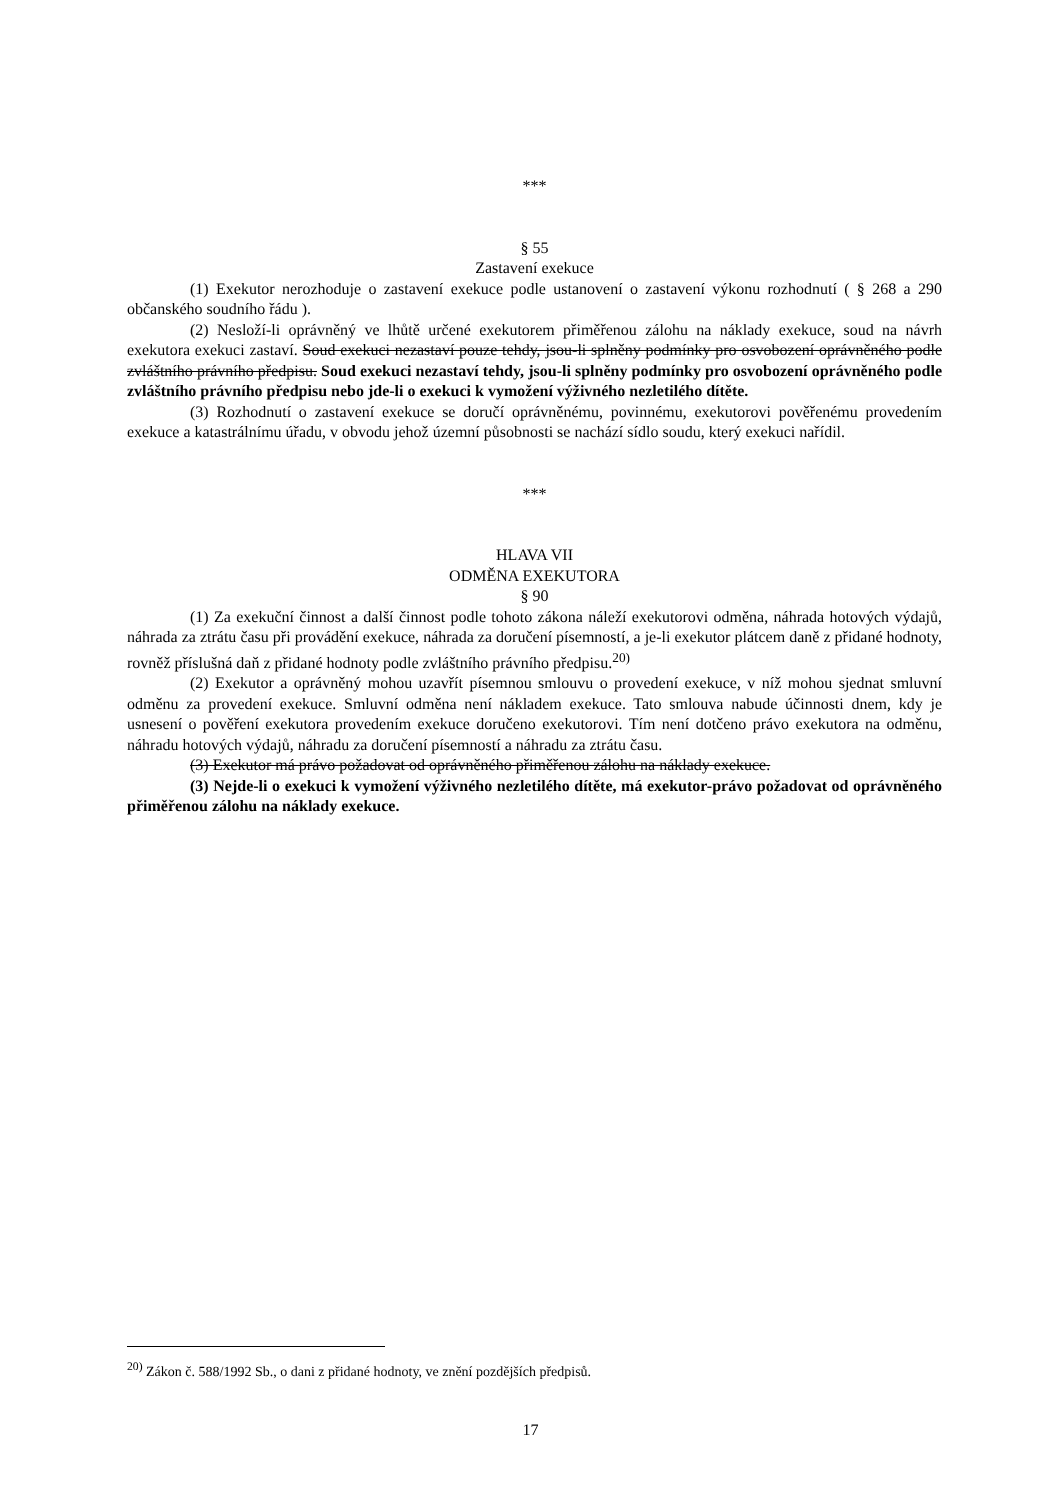***
§ 55
Zastavení exekuce
(1) Exekutor nerozhoduje o zastavení exekuce podle ustanovení o zastavení výkonu rozhodnutí ( § 268 a 290 občanského soudního řádu ).
(2) Nesloží-li oprávněný ve lhůtě určené exekutorem přiměřenou zálohu na náklady exekuce, soud na návrh exekutora exekuci zastaví. Soud exekuci nezastaví pouze tehdy, jsou-li splněny podmínky pro osvobození oprávněného podle zvláštního právního předpisu. Soud exekuci nezastaví tehdy, jsou-li splněny podmínky pro osvobození oprávněného podle zvláštního právního předpisu nebo jde-li o exekuci k vymožení výživného nezletilého dítěte.
(3) Rozhodnutí o zastavení exekuce se doručí oprávněnému, povinnému, exekutorovi pověřenému provedením exekuce a katastrálnímu úřadu, v obvodu jehož územní působnosti se nachází sídlo soudu, který exekuci nařídil.
***
HLAVA VII
ODMĚNA EXEKUTORA
§ 90
(1) Za exekuční činnost a další činnost podle tohoto zákona náleží exekutorovi odměna, náhrada hotových výdajů, náhrada za ztrátu času při provádění exekuce, náhrada za doručení písemností, a je-li exekutor plátcem daně z přidané hodnoty, rovněž příslušná daň z přidané hodnoty podle zvláštního právního předpisu.<sup>20)</sup>
(2) Exekutor a oprávněný mohou uzavřít písemnou smlouvu o provedení exekuce, v níž mohou sjednat smluvní odměnu za provedení exekuce. Smluvní odměna není nákladem exekuce. Tato smlouva nabude účinnosti dnem, kdy je usnesení o pověření exekutora provedením exekuce doručeno exekutorovi. Tím není dotčeno právo exekutora na odměnu, náhradu hotových výdajů, náhradu za doručení písemností a náhradu za ztrátu času.
(3) Exekutor má právo požadovat od oprávněného přiměřenou zálohu na náklady exekuce.
(3) Nejde-li o exekuci k vymožení výživného nezletilého dítěte, má exekutor-právo požadovat od oprávněného přiměřenou zálohu na náklady exekuce.
<sup>20)</sup> Zákon č. 588/1992 Sb., o dani z přidané hodnoty, ve znění pozdějších předpisů.
17